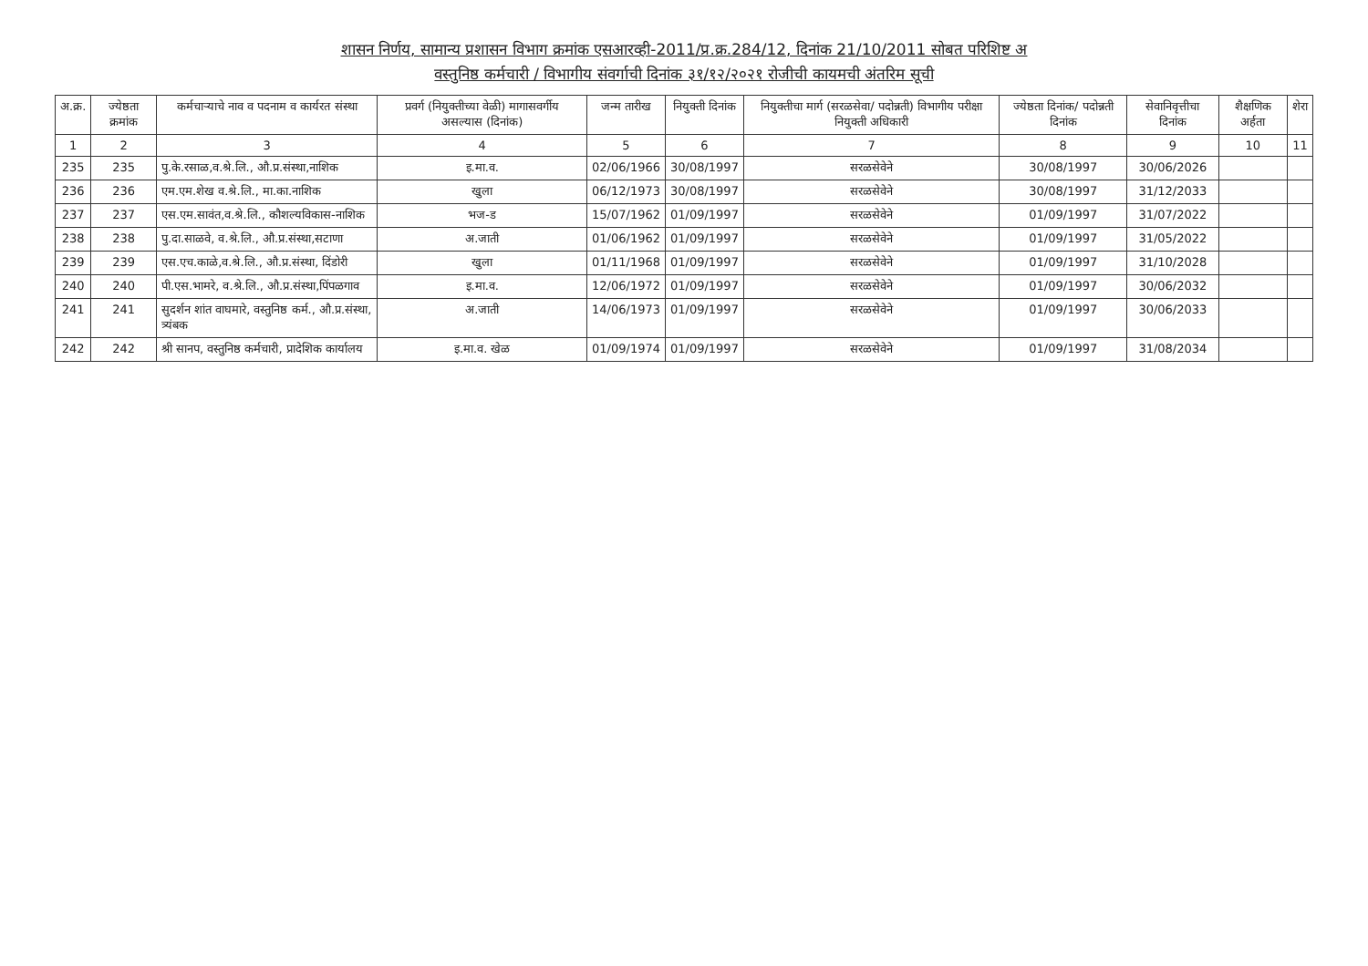शासन निर्णय, सामान्य प्रशासन विभाग क्रमांक एसआरव्ही-2011/प्र.क्र.284/12, दिनांक 21/10/2011 सोबत परिशिष्ट अ
वस्तुनिष्ठ कर्मचारी / विभागीय संवर्गाची दिनांक ३१/१२/२०२१ रोजीची कायमची अंतरिम सूची
| अ.क्र. | ज्येष्ठता क्रमांक | कर्मचाऱ्याचे नाव व पदनाम व कार्यरत संस्था | प्रवर्ग (नियुक्तीच्या वेळी) मागासवर्गीय असल्यास (दिनांक) | जन्म तारीख | नियुक्ती दिनांक | नियुक्तीचा मार्ग (सरळसेवा/ पदोन्नती) विभागीय परीक्षा नियुक्ती अधिकारी | ज्येष्ठता दिनांक/ पदोन्नती दिनांक | सेवानिवृत्तीचा दिनांक | शैक्षणिक अर्हता | शेरा |
| --- | --- | --- | --- | --- | --- | --- | --- | --- | --- | --- |
| 1 | 2 | 3 | 4 | 5 | 6 | 7 | 8 | 9 | 10 | 11 |
| 235 | 235 | पु.के.रसाळ,व.श्रे.लि., औ.प्र.संस्था,नाशिक | इ.मा.व. | 02/06/1966 | 30/08/1997 | सरळसेवेने | 30/08/1997 | 30/06/2026 | | |
| 236 | 236 | एम.एम.शेख व.श्रे.लि., मा.का.नाशिक | खुला | 06/12/1973 | 30/08/1997 | सरळसेवेने | 30/08/1997 | 31/12/2033 | | |
| 237 | 237 | एस.एम.सावंत,व.श्रे.लि., कौशल्यविकास-नाशिक | भज-ड | 15/07/1962 | 01/09/1997 | सरळसेवेने | 01/09/1997 | 31/07/2022 | | |
| 238 | 238 | पु.दा.साळवे, व.श्रे.लि., औ.प्र.संस्था,सटाणा | अ.जाती | 01/06/1962 | 01/09/1997 | सरळसेवेने | 01/09/1997 | 31/05/2022 | | |
| 239 | 239 | एस.एच.काळे,व.श्रे.लि., औ.प्र.संस्था, दिंडोरी | खुला | 01/11/1968 | 01/09/1997 | सरळसेवेने | 01/09/1997 | 31/10/2028 | | |
| 240 | 240 | पी.एस.भामरे, व.श्रे.लि., औ.प्र.संस्था,पिंपळगाव | इ.मा.व. | 12/06/1972 | 01/09/1997 | सरळसेवेने | 01/09/1997 | 30/06/2032 | | |
| 241 | 241 | सुदर्शन शांत वाघमारे, वस्तुनिष्ठ कर्म., औ.प्र.संस्था, त्र्यंबक | अ.जाती | 14/06/1973 | 01/09/1997 | सरळसेवेने | 01/09/1997 | 30/06/2033 | | |
| 242 | 242 | श्री सानप, वस्तुनिष्ठ कर्मचारी, प्रादेशिक कार्यालय | इ.मा.व. खेळ | 01/09/1974 | 01/09/1997 | सरळसेवेने | 01/09/1997 | 31/08/2034 | | |